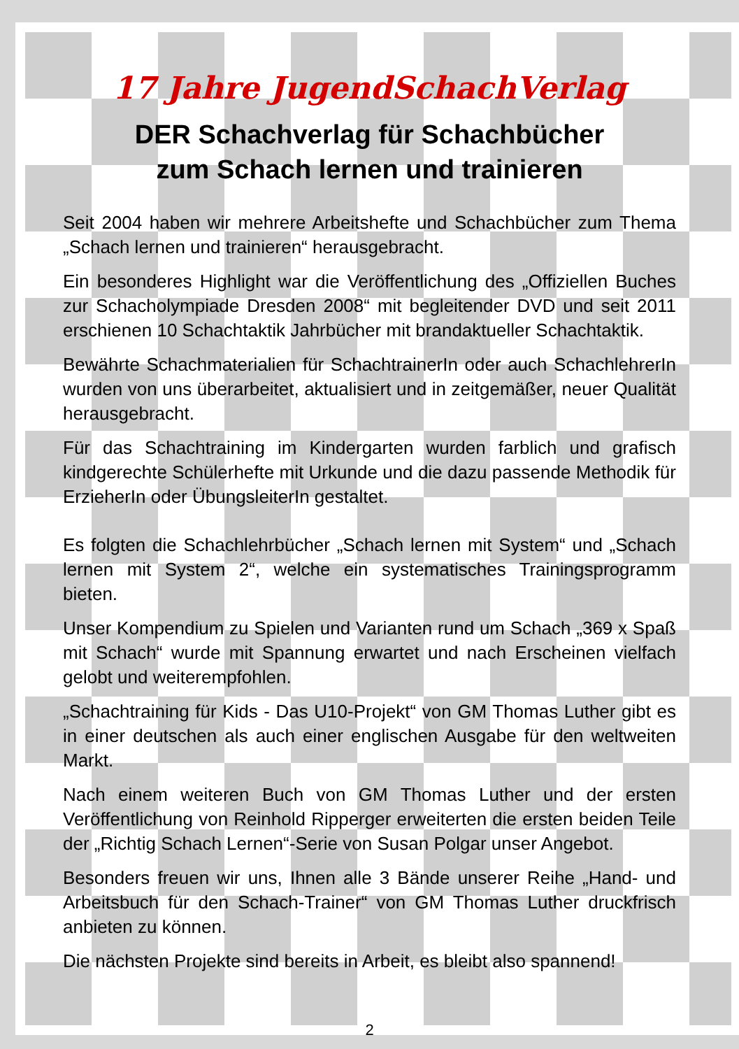17 Jahre JugendSchachVerlag
DER Schachverlag für Schachbücher
zum Schach lernen und trainieren
Seit 2004 haben wir mehrere Arbeitshefte und Schachbücher zum Thema „Schach lernen und trainieren“ herausgebracht.
Ein besonderes Highlight war die Veröffentlichung des „Offiziellen Buches zur Schacholympiade Dresden 2008“ mit begleitender DVD und seit 2011 erschienen 10 Schachtaktik Jahrbücher mit brandaktueller Schachtaktik.
Bewährte Schachmaterialien für SchachtrainerIn oder auch SchachlehrerIn wurden von uns überarbeitet, aktualisiert und in zeitgemäßer, neuer Qualität herausgebracht.
Für das Schachtraining im Kindergarten wurden farblich und grafisch kindgerechte Schülerhefte mit Urkunde und die dazu passende Methodik für ErzieherIn oder ÜbungsleiterIn gestaltet.
Es folgten die Schachlehrbücher „Schach lernen mit System“ und „Schach lernen mit System 2“, welche ein systematisches Trainingsprogramm bieten.
Unser Kompendium zu Spielen und Varianten rund um Schach „369 x Spaß mit Schach“ wurde mit Spannung erwartet und nach Erscheinen vielfach gelobt und weiterempfohlen.
„Schachtraining für Kids - Das U10-Projekt“ von GM Thomas Luther gibt es in einer deutschen als auch einer englischen Ausgabe für den weltweiten Markt.
Nach einem weiteren Buch von GM Thomas Luther und der ersten Veröffentlichung von Reinhold Ripperger erweiterten die ersten beiden Teile der „Richtig Schach Lernen“-Serie von Susan Polgar unser Angebot.
Besonders freuen wir uns, Ihnen alle 3 Bände unserer Reihe „Hand- und Arbeitsbuch für den Schach-Trainer“ von GM Thomas Luther druckfrisch anbieten zu können.
Die nächsten Projekte sind bereits in Arbeit, es bleibt also spannend!
2